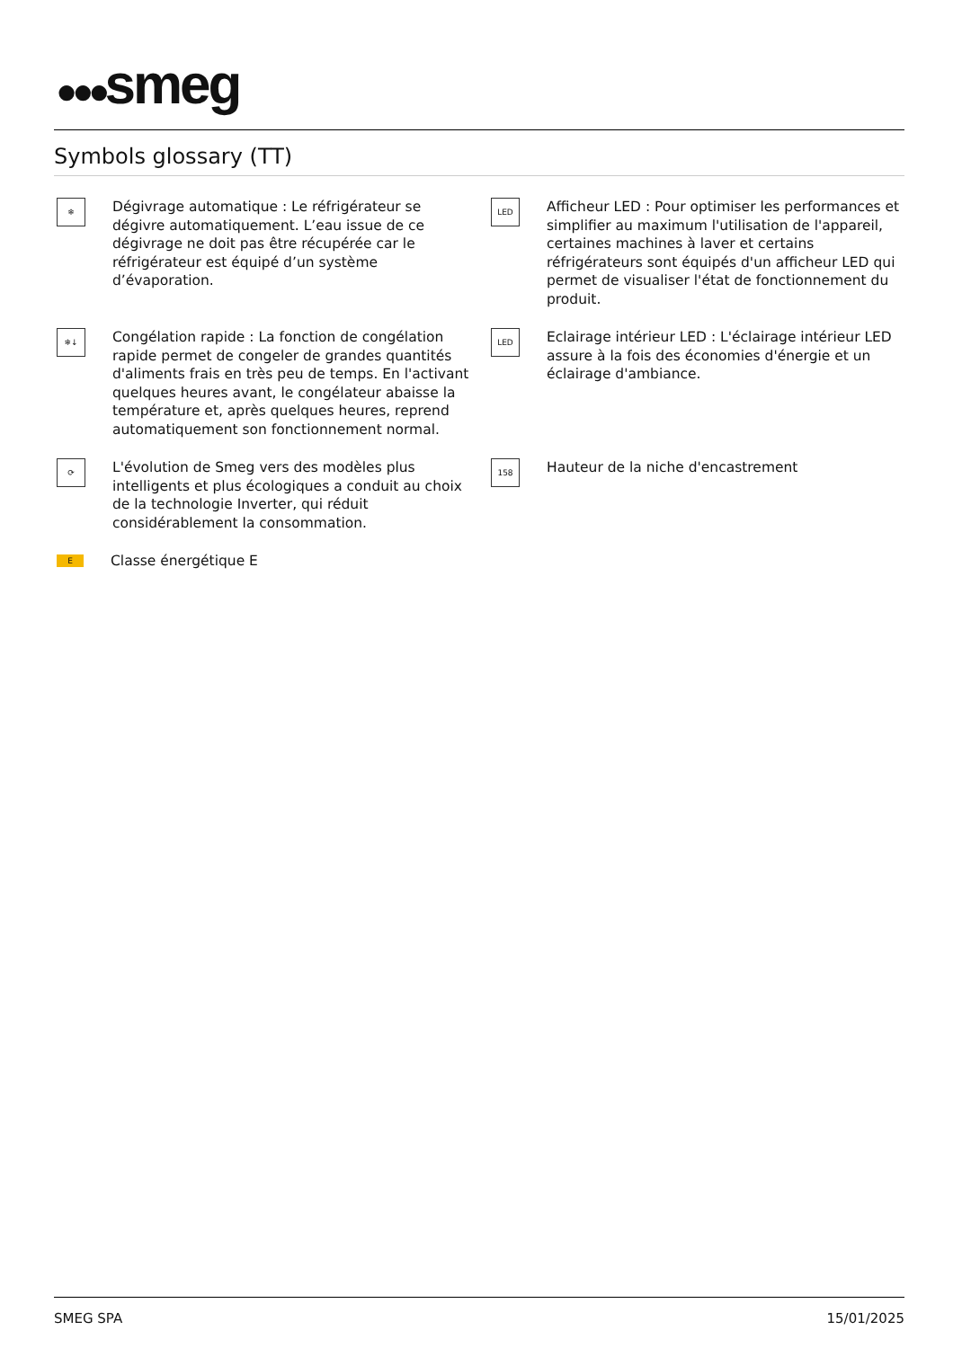●●●smeg
Symbols glossary (TT)
❄
Dégivrage automatique : Le réfrigérateur se dégivre automatiquement. L’eau issue de ce dégivrage ne doit pas être récupérée car le réfrigérateur est équipé d’un système d’évaporation.
LED
Afficheur LED : Pour optimiser les performances et simplifier au maximum l'utilisation de l'appareil, certaines machines à laver et certains réfrigérateurs sont équipés d'un afficheur LED qui permet de visualiser l'état de fonctionnement du produit.
❄↓
Congélation rapide : La fonction de congélation rapide permet de congeler de grandes quantités d'aliments frais en très peu de temps. En l'activant quelques heures avant, le congélateur abaisse la température et, après quelques heures, reprend automatiquement son fonctionnement normal.
LED
Eclairage intérieur LED : L'éclairage intérieur LED assure à la fois des économies d'énergie et un éclairage d'ambiance.
⟳
L'évolution de Smeg vers des modèles plus intelligents et plus écologiques a conduit au choix de la technologie Inverter, qui réduit considérablement la consommation.
158
Hauteur de la niche d'encastrement
E
Classe énergétique E
SMEG SPA 15/01/2025